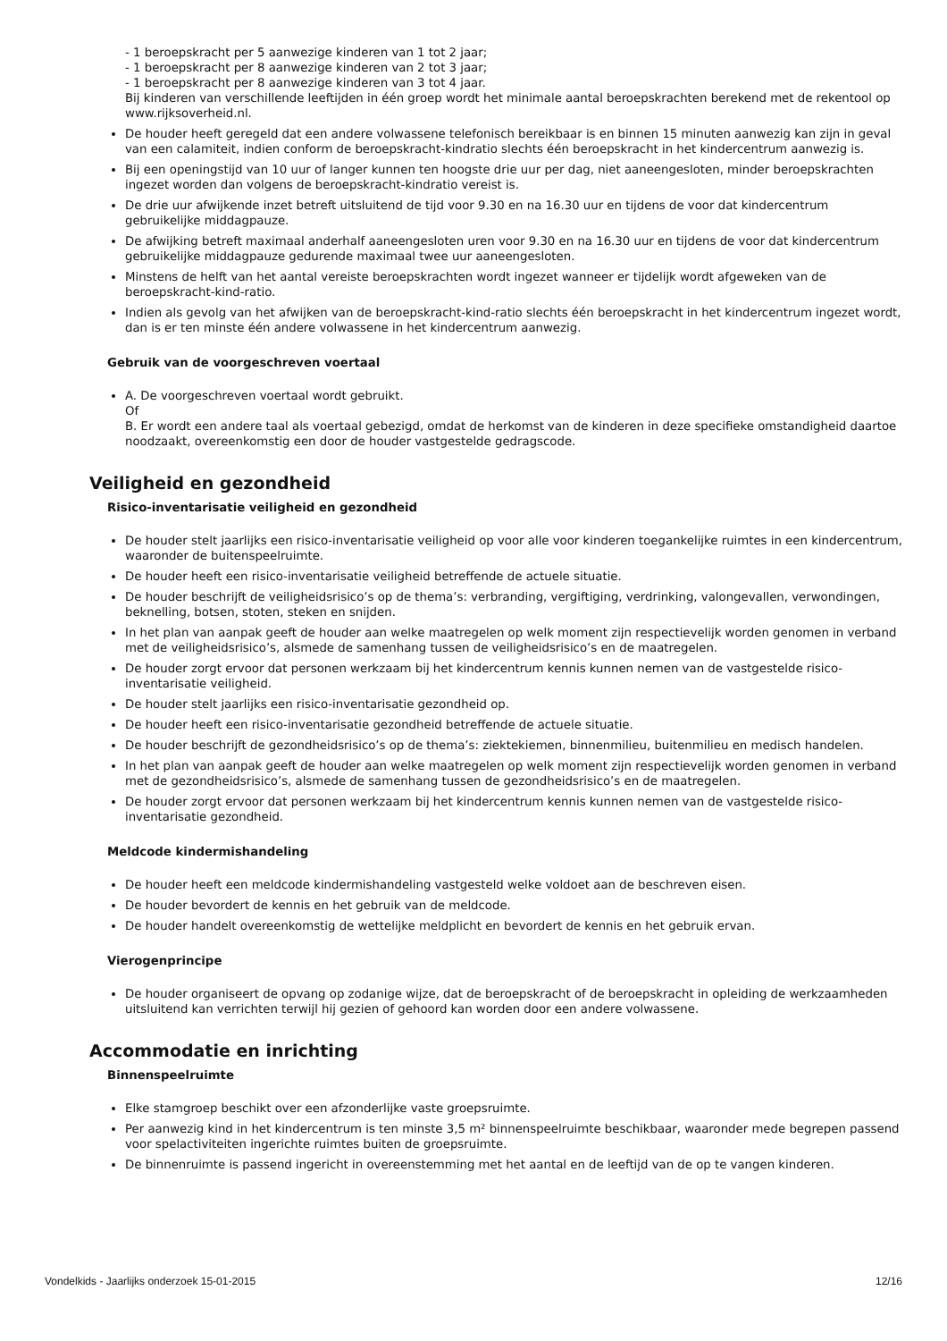- 1 beroepskracht per 5 aanwezige kinderen van 1 tot 2 jaar;
- 1 beroepskracht per 8 aanwezige kinderen van 2 tot 3 jaar;
- 1 beroepskracht per 8 aanwezige kinderen van 3 tot 4 jaar.
Bij kinderen van verschillende leeftijden in één groep wordt het minimale aantal beroepskrachten berekend met de rekentool op www.rijksoverheid.nl.
De houder heeft geregeld dat een andere volwassene telefonisch bereikbaar is en binnen 15 minuten aanwezig kan zijn in geval van een calamiteit, indien conform de beroepskracht-kindratio slechts één beroepskracht in het kindercentrum aanwezig is.
Bij een openingstijd van 10 uur of langer kunnen ten hoogste drie uur per dag, niet aaneengesloten, minder beroepskrachten ingezet worden dan volgens de beroepskracht-kindratio vereist is.
De drie uur afwijkende inzet betreft uitsluitend de tijd voor 9.30 en na 16.30 uur en tijdens de voor dat kindercentrum gebruikelijke middagpauze.
De afwijking betreft maximaal anderhalf aaneengesloten uren voor 9.30 en na 16.30 uur en tijdens de voor dat kindercentrum gebruikelijke middagpauze gedurende maximaal twee uur aaneengesloten.
Minstens de helft van het aantal vereiste beroepskrachten wordt ingezet wanneer er tijdelijk wordt afgeweken van de beroepskracht-kind-ratio.
Indien als gevolg van het afwijken van de beroepskracht-kind-ratio slechts één beroepskracht in het kindercentrum ingezet wordt, dan is er ten minste één andere volwassene in het kindercentrum aanwezig.
Gebruik van de voorgeschreven voertaal
A. De voorgeschreven voertaal wordt gebruikt.
Of
B. Er wordt een andere taal als voertaal gebezigd, omdat de herkomst van de kinderen in deze specifieke omstandigheid daartoe noodzaakt, overeenkomstig een door de houder vastgestelde gedragscode.
Veiligheid en gezondheid
Risico-inventarisatie veiligheid en gezondheid
De houder stelt jaarlijks een risico-inventarisatie veiligheid op voor alle voor kinderen toegankelijke ruimtes in een kindercentrum, waaronder de buitenspeelruimte.
De houder heeft een risico-inventarisatie veiligheid betreffende de actuele situatie.
De houder beschrijft de veiligheidsrisico’s op de thema’s: verbranding, vergiftiging, verdrinking, valongevallen, verwondingen, beknelling, botsen, stoten, steken en snijden.
In het plan van aanpak geeft de houder aan welke maatregelen op welk moment zijn respectievelijk worden genomen in verband met de veiligheidsrisico’s, alsmede de samenhang tussen de veiligheidsrisico’s en de maatregelen.
De houder zorgt ervoor dat personen werkzaam bij het kindercentrum kennis kunnen nemen van de vastgestelde risico-inventarisatie veiligheid.
De houder stelt jaarlijks een risico-inventarisatie gezondheid op.
De houder heeft een risico-inventarisatie gezondheid betreffende de actuele situatie.
De houder beschrijft de gezondheidsrisico’s op de thema’s: ziektekiemen, binnenmilieu, buitenmilieu en medisch handelen.
In het plan van aanpak geeft de houder aan welke maatregelen op welk moment zijn respectievelijk worden genomen in verband met de gezondheidsrisico’s, alsmede de samenhang tussen de gezondheidsrisico’s en de maatregelen.
De houder zorgt ervoor dat personen werkzaam bij het kindercentrum kennis kunnen nemen van de vastgestelde risico-inventarisatie gezondheid.
Meldcode kindermishandeling
De houder heeft een meldcode kindermishandeling vastgesteld welke voldoet aan de beschreven eisen.
De houder bevordert de kennis en het gebruik van de meldcode.
De houder handelt overeenkomstig de wettelijke meldplicht en bevordert de kennis en het gebruik ervan.
Vierogenprincipe
De houder organiseert de opvang op zodanige wijze, dat de beroepskracht of de beroepskracht in opleiding de werkzaamheden uitsluitend kan verrichten terwijl hij gezien of gehoord kan worden door een andere volwassene.
Accommodatie en inrichting
Binnenspeelruimte
Elke stamgroep beschikt over een afzonderlijke vaste groepsruimte.
Per aanwezig kind in het kindercentrum is ten minste 3,5 m² binnenspeelruimte beschikbaar, waaronder mede begrepen passend voor spelactiviteiten ingerichte ruimtes buiten de groepsruimte.
De binnenruimte is passend ingericht in overeenstemming met het aantal en de leeftijd van de op te vangen kinderen.
Vondelkids - Jaarlijks onderzoek 15-01-2015 12/16